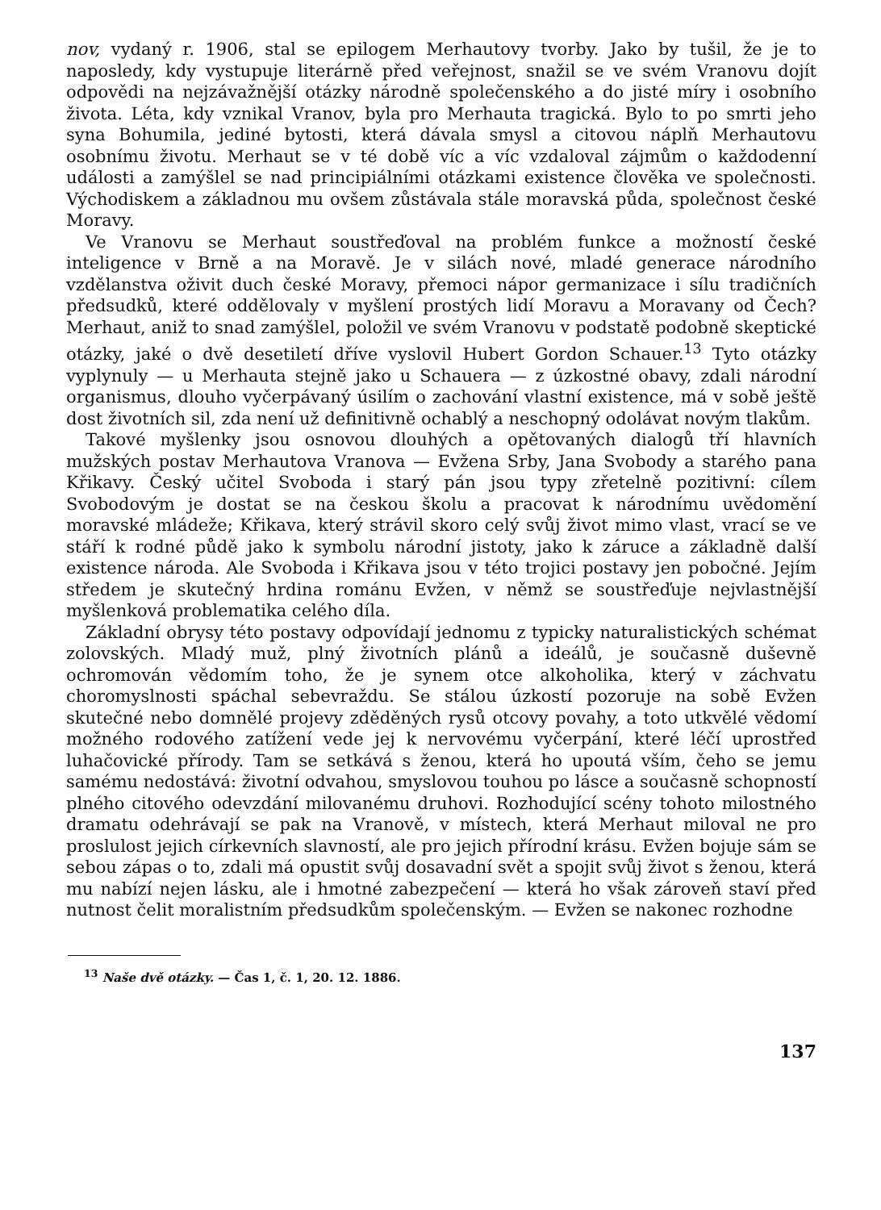nov, vydaný r. 1906, stal se epilogem Merhautovy tvorby. Jako by tušil, že je to naposledy, kdy vystupuje literárně před veřejnost, snažil se ve svém Vranovu dojít odpovědi na nejzávažnější otázky národně společenského a do jisté míry i osobního života. Léta, kdy vznikal Vranov, byla pro Merhauta tragická. Bylo to po smrti jeho syna Bohumila, jediné bytosti, která dávala smysl a citovou náplň Merhautovu osobnímu životu. Merhaut se v té době víc a víc vzdaloval zájmům o každodenní události a zamýšlel se nad principiálními otázkami existence člověka ve společnosti. Východiskem a základnou mu ovšem zůstávala stále moravská půda, společnost české Moravy.
Ve Vranovu se Merhaut soustřeďoval na problém funkce a možností české inteligence v Brně a na Moravě. Je v silách nové, mladé generace národního vzdělanstva oživit duch české Moravy, přemoci nápor germanizace i sílu tradičních předsudků, které oddělovaly v myšlení prostých lidí Moravu a Moravany od Čech? Merhaut, aniž to snad zamýšlel, položil ve svém Vranovu v podstatě podobně skeptické otázky, jaké o dvě desetiletí dříve vyslovil Hubert Gordon Schauer.<sup>13</sup> Tyto otázky vyplynuly — u Merhauta stejně jako u Schauera — z úzkostné obavy, zdali národní organismus, dlouho vyčerpávaný úsilím o zachování vlastní existence, má v sobě ještě dost životních sil, zda není už definitivně ochablý a neschopný odolávat novým tlakům.
Takové myšlenky jsou osnovou dlouhých a opětovaných dialogů tří hlavních mužských postav Merhautova Vranova — Evžena Srby, Jana Svobody a starého pana Křikavy. Český učitel Svoboda i starý pán jsou typy zřetelně pozitivní: cílem Svobodovým je dostat se na českou školu a pracovat k národnímu uvědomění moravské mládeže; Křikava, který strávil skoro celý svůj život mimo vlast, vrací se ve stáří k rodné půdě jako k symbolu národní jistoty, jako k záruce a základně další existence národa. Ale Svoboda i Křikava jsou v této trojici postavy jen pobočné. Jejím středem je skutečný hrdina románu Evžen, v němž se soustřeďuje nejvlastnější myšlenková problematika celého díla.
Základní obrysy této postavy odpovídají jednomu z typicky naturalistických schémat zolovských. Mladý muž, plný životních plánů a ideálů, je současně duševně ochromován vědomím toho, že je synem otce alkoholika, který v záchvatu choromyslnosti spáchal sebevraždu. Se stálou úzkostí pozoruje na sobě Evžen skutečné nebo domnělé projevy zděděných rysů otcovy povahy, a toto utkvělé vědomí možného rodového zatížení vede jej k nervovému vyčerpání, které léčí uprostřed luhačovické přírody. Tam se setkává s ženou, která ho upoutá vším, čeho se jemu samému nedostává: životní odvahou, smyslovou touhou po lásce a současně schopností plného citového odevzdání milovanému druhovi. Rozhodující scény tohoto milostného dramatu odehrávají se pak na Vranově, v místech, která Merhaut miloval ne pro proslulost jejich církevních slavností, ale pro jejich přírodní krásu. Evžen bojuje sám se sebou zápas o to, zdali má opustit svůj dosavadní svět a spojit svůj život s ženou, která mu nabízí nejen lásku, ale i hmotné zabezpečení — která ho však zároveň staví před nutnost čelit moralistním předsudkům společenským. — Evžen se nakonec rozhodne
<sup>13</sup> Naše dvě otázky. — Čas 1, č. 1, 20. 12. 1886.
137